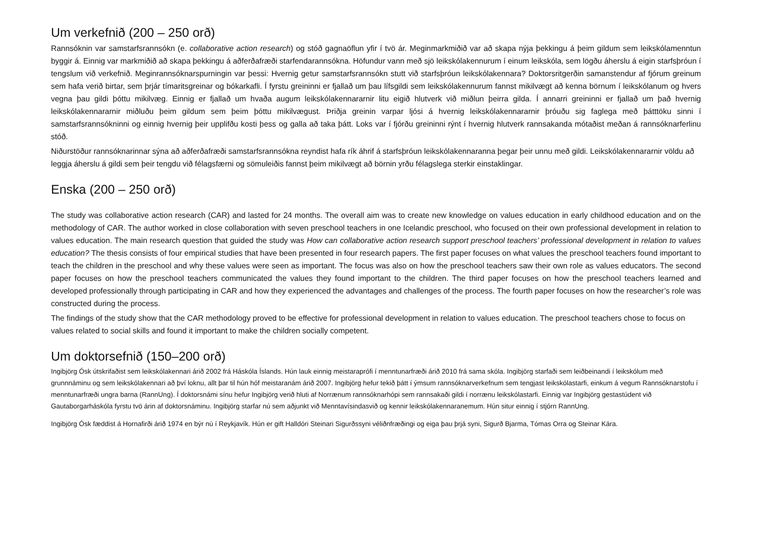Um verkefnið (200 – 250 orð)
Rannsóknin var samstarfsrannsókn (e. collaborative action research) og stóð gagnaöflun yfir í tvö ár. Meginmarkmiðið var að skapa nýja þekkingu á þeim gildum sem leikskólamenntun byggir á. Einnig var markmiðið að skapa þekkingu á aðferðafræði starfendarannsókna. Höfundur vann með sjö leikskólakennurum í einum leikskóla, sem lögðu áherslu á eigin starfsþróun í tengslum við verkefnið. Meginrannsóknarspurningin var þessi: Hvernig getur samstarfsrannsókn stutt við starfsþróun leikskólakennara? Doktorsritgerðin samanstendur af fjórum greinum sem hafa verið birtar, sem þrjár tímaritsgreinar og bókarkafli. Í fyrstu greininni er fjallað um þau lífsgildi sem leikskólakennurum fannst mikilvægt að kenna börnum í leikskólanum og hvers vegna þau gildi þóttu mikilvæg. Einnig er fjallað um hvaða augum leikskólakennararnir litu eigið hlutverk við miðlun þeirra gilda. Í annarri greininni er fjallað um það hvernig leikskólakennararnir miðluðu þeim gildum sem þeim þóttu mikilvægust. Þriðja greinin varpar ljósi á hvernig leikskólakennararnir þróuðu sig faglega með þátttöku sinni í samstarfsrannsókninni og einnig hvernig þeir upplifðu kosti þess og galla að taka þátt. Loks var í fjórðu greininni rýnt í hvernig hlutverk rannsakanda mótaðist meðan á rannsóknarferlinu stóð.
Niðurstöður rannsóknarinnar sýna að aðferðafræði samstarfsrannsókna reyndist hafa rík áhrif á starfsþróun leikskólakennaranna þegar þeir unnu með gildi. Leikskólakennararnir völdu að leggja áherslu á gildi sem þeir tengdu við félagsfærni og sömuleiðis fannst þeim mikilvægt að börnin yrðu félagslega sterkir einstaklingar.
Enska (200 – 250 orð)
The study was collaborative action research (CAR) and lasted for 24 months. The overall aim was to create new knowledge on values education in early childhood education and on the methodology of CAR. The author worked in close collaboration with seven preschool teachers in one Icelandic preschool, who focused on their own professional development in relation to values education. The main research question that guided the study was How can collaborative action research support preschool teachers’ professional development in relation to values education? The thesis consists of four empirical studies that have been presented in four research papers. The first paper focuses on what values the preschool teachers found important to teach the children in the preschool and why these values were seen as important. The focus was also on how the preschool teachers saw their own role as values educators. The second paper focuses on how the preschool teachers communicated the values they found important to the children. The third paper focuses on how the preschool teachers learned and developed professionally through participating in CAR and how they experienced the advantages and challenges of the process. The fourth paper focuses on how the researcher’s role was constructed during the process.
The findings of the study show that the CAR methodology proved to be effective for professional development in relation to values education. The preschool teachers chose to focus on values related to social skills and found it important to make the children socially competent.
Um doktorsefnið (150–200 orð)
Ingibjörg Ósk útskrifaðist sem leikskólakennari árið 2002 frá Háskóla Íslands. Hún lauk einnig meistaraprófi í menntunarfræði árið 2010 frá sama skóla. Ingibjörg starfaði sem leiðbeinandi í leikskólum með grunnnáminu og sem leikskólakennari að því loknu, allt þar til hún hóf meistaranám árið 2007. Ingibjörg hefur tekið þátt í ýmsum rannsóknarverkefnum sem tengjast leikskólastarfi, einkum á vegum Rannsóknarstofu í menntunarfræði ungra barna (RannUng). Í doktorsnámi sínu hefur Ingibjörg verið hluti af Norrænum rannsóknarhópi sem rannsakaði gildi í norrænu leikskólastarfi. Einnig var Ingibjörg gestastúdent við Gautaborgarháskóla fyrstu tvö árin af doktorsnáminu. Ingibjörg starfar nú sem aðjunkt við Menntavísindasvið og kennir leikskólakennaranemum. Hún situr einnig í stjórn RannUng.
Ingibjörg Ósk fæddist á Hornafirði árið 1974 en býr nú í Reykjavík. Hún er gift Halldóri Steinari Sigurðssyni véliðnfræðingi og eiga þau þrjá syni, Sigurð Bjarma, Tómas Orra og Steinar Kára.